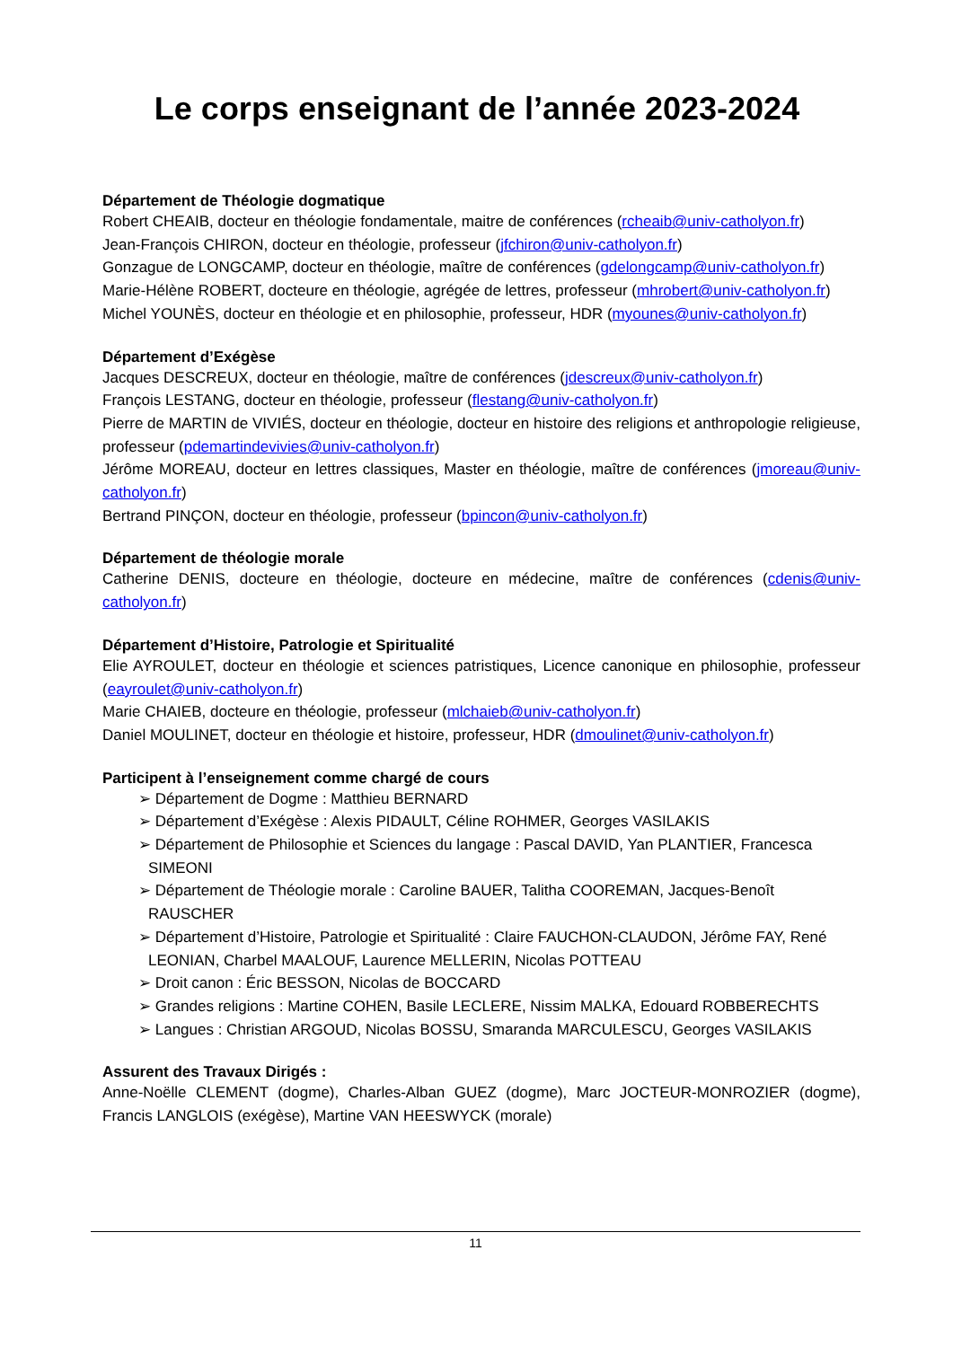Le corps enseignant de l’année 2023-2024
Département de Théologie dogmatique
Robert CHEAIB, docteur en théologie fondamentale, maitre de conférences (rcheaib@univ-catholyon.fr)
Jean-François CHIRON, docteur en théologie, professeur (jfchiron@univ-catholyon.fr)
Gonzague de LONGCAMP, docteur en théologie, maître de conférences (gdelongcamp@univ-catholyon.fr)
Marie-Hélène ROBERT, docteure en théologie, agrégée de lettres, professeur (mhrobert@univ-catholyon.fr)
Michel YOUNÈS, docteur en théologie et en philosophie, professeur, HDR (myounes@univ-catholyon.fr)
Département d’Exégèse
Jacques DESCREUX, docteur en théologie, maître de conférences (jdescreux@univ-catholyon.fr)
François LESTANG, docteur en théologie, professeur (flestang@univ-catholyon.fr)
Pierre de MARTIN de VIVIÉS, docteur en théologie, docteur en histoire des religions et anthropologie religieuse, professeur (pdemartindevivies@univ-catholyon.fr)
Jérôme MOREAU, docteur en lettres classiques, Master en théologie, maître de conférences (jmoreau@univ-catholyon.fr)
Bertrand PINÇON, docteur en théologie, professeur (bpincon@univ-catholyon.fr)
Département de théologie morale
Catherine DENIS, docteure en théologie, docteure en médecine, maître de conférences (cdenis@univ-catholyon.fr)
Département d’Histoire, Patrologie et Spiritualité
Elie AYROULET, docteur en théologie et sciences patristiques, Licence canonique en philosophie, professeur (eayroulet@univ-catholyon.fr)
Marie CHAIEB, docteure en théologie, professeur (mlchaieb@univ-catholyon.fr)
Daniel MOULINET, docteur en théologie et histoire, professeur, HDR (dmoulinet@univ-catholyon.fr)
Participent à l’enseignement comme chargé de cours
➢ Département de Dogme : Matthieu BERNARD
➢ Département d’Exégèse : Alexis PIDAULT, Céline ROHMER, Georges VASILAKIS
➢ Département de Philosophie et Sciences du langage : Pascal DAVID, Yan PLANTIER, Francesca SIMEONI
➢ Département de Théologie morale : Caroline BAUER, Talitha COOREMAN, Jacques-Benoît RAUSCHER
➢ Département d’Histoire, Patrologie et Spiritualité : Claire FAUCHON-CLAUDON, Jérôme FAY, René LEONIAN, Charbel MAALOUF, Laurence MELLERIN, Nicolas POTTEAU
➢ Droit canon : Éric BESSON, Nicolas de BOCCARD
➢ Grandes religions : Martine COHEN, Basile LECLERE, Nissim MALKA, Edouard ROBBERECHTS
➢ Langues : Christian ARGOUD, Nicolas BOSSU, Smaranda MARCULESCU, Georges VASILAKIS
Assurent des Travaux Dirigés :
Anne-Noëlle CLEMENT (dogme), Charles-Alban GUEZ (dogme), Marc JOCTEUR-MONROZIER (dogme), Francis LANGLOIS (exégèse), Martine VAN HEESWYCK (morale)
11